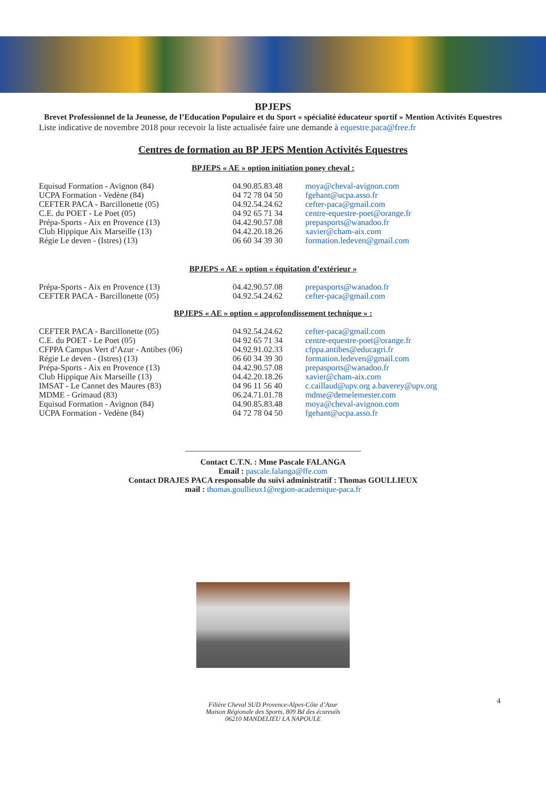BPJEPS
Brevet Professionnel de la Jeunesse, de l’Education Populaire et du Sport « spécialité éducateur sportif » Mention Activités Equestres
Liste indicative de novembre 2018 pour recevoir la liste actualisée faire une demande à equestre.paca@free.fr
Centres de formation au BP JEPS Mention Activités Equestres
BPJEPS « AE » option initiation poney cheval :
| Equisud Formation - Avignon (84) | 04.90.85.83.48 | moya@cheval-avignon.com |
| UCPA Formation - Vedène (84) | 04 72 78 04 50 | fgehant@ucpa.asso.fr |
| CEFTER PACA - Barcillonette (05) | 04.92.54.24.62 | cefter-paca@gmail.com |
| C.E. du POET - Le Poet (05) | 04 92 65 71 34 | centre-equestre-poet@orange.fr |
| Prépa-Sports - Aix en Provence (13) | 04.42.90.57.08 | prepasports@wanadoo.fr |
| Club Hippique Aix Marseille (13) | 04.42.20.18.26 | xavier@cham-aix.com |
| Régie Le deven - (Istres) (13) | 06 60 34 39 30 | formation.ledeven@gmail.com |
BPJEPS « AE » option « équitation d’extérieur »
| Prépa-Sports - Aix en Provence (13) | 04.42.90.57.08 | prepasports@wanadoo.fr |
| CEFTER PACA - Barcillonette (05) | 04.92.54.24.62 | cefter-paca@gmail.com |
BPJEPS « AE » option « approfondissement technique » :
| CEFTER PACA - Barcillonette (05) | 04.92.54.24.62 | cefter-paca@gmail.com |
| C.E. du POET - Le Poet (05) | 04 92 65 71 34 | centre-equestre-poet@orange.fr |
| CFPPA Campus Vert d’Azur - Antibes (06) | 04.92.91.02.33 | cfppa.antibes@educagri.fr |
| Régie Le deven - (Istres) (13) | 06 60 34 39 30 | formation.ledeven@gmail.com |
| Prépa-Sports - Aix en Provence (13) | 04.42.90.57.08 | prepasports@wanadoo.fr |
| Club Hippique Aix Marseille (13) | 04.42.20.18.26 | xavier@cham-aix.com |
| IMSAT - Le Cannet des Maures (83) | 04 96 11 56 40 | c.caillaud@upv.org a.baverey@upv.org |
| MDME - Grimaud (83) | 06.24.71.01.78 | mdme@demelemester.com |
| Equisud Formation - Avignon (84) | 04.90.85.83.48 | moya@cheval-avignon.com |
| UCPA Formation - Vedène (84) | 04 72 78 04 50 | fgehant@ucpa.asso.fr |
Contact C.T.N. : Mme Pascale FALANGA
Email : pascale.falanga@ffe.com
Contact DRAJES PACA responsable du suivi administratif : Thomas GOULLIEUX
mail : thomas.goullieux1@region-academique-paca.fr
Filière Cheval SUD Provence-Alpes-Côte d’Azur
Maison Régionale des Sports, 809 Bd des écureuils
06210 MANDELIEU LA NAPOULE
4